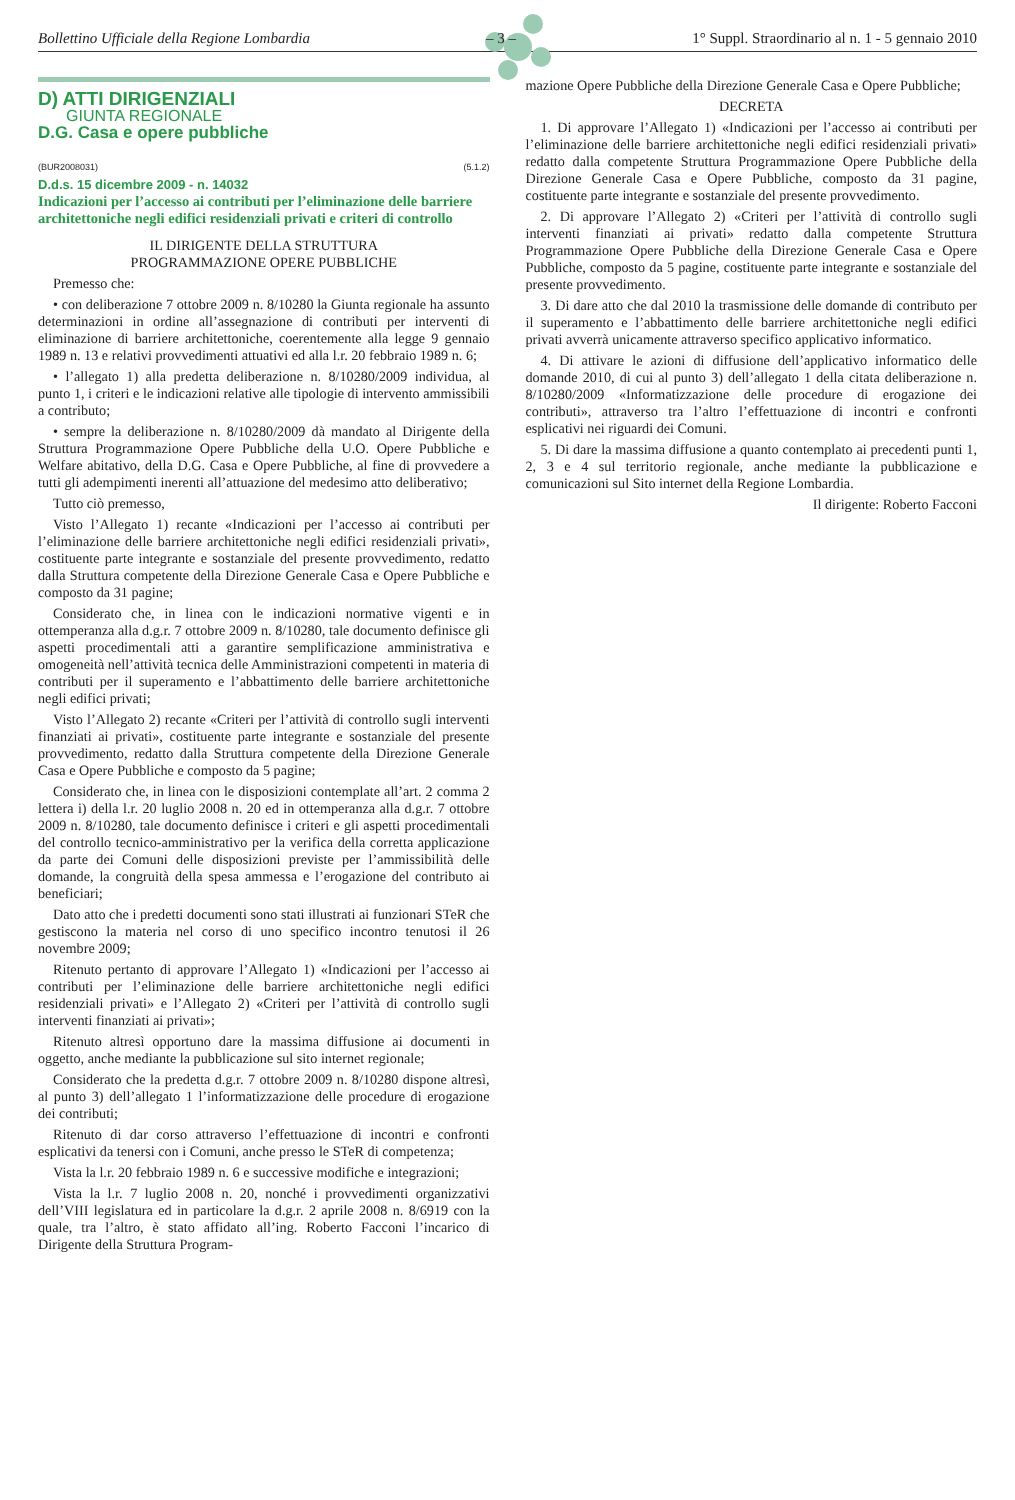Bollettino Ufficiale della Regione Lombardia – 3 – 1° Suppl. Straordinario al n. 1 - 5 gennaio 2010
D) ATTI DIRIGENZIALI
GIUNTA REGIONALE
D.G. Casa e opere pubbliche
(BUR2008031) (5.1.2)
D.d.s. 15 dicembre 2009 - n. 14032
Indicazioni per l’accesso ai contributi per l’eliminazione delle barriere architettoniche negli edifici residenziali privati e criteri di controllo
IL DIRIGENTE DELLA STRUTTURA
PROGRAMMAZIONE OPERE PUBBLICHE
Premesso che:
• con deliberazione 7 ottobre 2009 n. 8/10280 la Giunta regionale ha assunto determinazioni in ordine all’assegnazione di contributi per interventi di eliminazione di barriere architettoniche, coerentemente alla legge 9 gennaio 1989 n. 13 e relativi provvedimenti attuativi ed alla l.r. 20 febbraio 1989 n. 6;
• l’allegato 1) alla predetta deliberazione n. 8/10280/2009 individua, al punto 1, i criteri e le indicazioni relative alle tipologie di intervento ammissibili a contributo;
• sempre la deliberazione n. 8/10280/2009 dà mandato al Dirigente della Struttura Programmazione Opere Pubbliche della U.O. Opere Pubbliche e Welfare abitativo, della D.G. Casa e Opere Pubbliche, al fine di provvedere a tutti gli adempimenti inerenti all’attuazione del medesimo atto deliberativo;
Tutto ciò premesso,
Visto l’Allegato 1) recante «Indicazioni per l’accesso ai contributi per l’eliminazione delle barriere architettoniche negli edifici residenziali privati», costituente parte integrante e sostanziale del presente provvedimento, redatto dalla Struttura competente della Direzione Generale Casa e Opere Pubbliche e composto da 31 pagine;
Considerato che, in linea con le indicazioni normative vigenti e in ottemperanza alla d.g.r. 7 ottobre 2009 n. 8/10280, tale documento definisce gli aspetti procedimentali atti a garantire semplificazione amministrativa e omogeneità nell’attività tecnica delle Amministrazioni competenti in materia di contributi per il superamento e l’abbattimento delle barriere architettoniche negli edifici privati;
Visto l’Allegato 2) recante «Criteri per l’attività di controllo sugli interventi finanziati ai privati», costituente parte integrante e sostanziale del presente provvedimento, redatto dalla Struttura competente della Direzione Generale Casa e Opere Pubbliche e composto da 5 pagine;
Considerato che, in linea con le disposizioni contemplate all’art. 2 comma 2 lettera i) della l.r. 20 luglio 2008 n. 20 ed in ottemperanza alla d.g.r. 7 ottobre 2009 n. 8/10280, tale documento definisce i criteri e gli aspetti procedimentali del controllo tecnico-amministrativo per la verifica della corretta applicazione da parte dei Comuni delle disposizioni previste per l’ammissibilità delle domande, la congruità della spesa ammessa e l’erogazione del contributo ai beneficiari;
Dato atto che i predetti documenti sono stati illustrati ai funzionari STeR che gestiscono la materia nel corso di uno specifico incontro tenutosi il 26 novembre 2009;
Ritenuto pertanto di approvare l’Allegato 1) «Indicazioni per l’accesso ai contributi per l’eliminazione delle barriere architettoniche negli edifici residenziali privati» e l’Allegato 2) «Criteri per l’attività di controllo sugli interventi finanziati ai privati»;
Ritenuto altresì opportuno dare la massima diffusione ai documenti in oggetto, anche mediante la pubblicazione sul sito internet regionale;
Considerato che la predetta d.g.r. 7 ottobre 2009 n. 8/10280 dispone altresì, al punto 3) dell’allegato 1 l’informatizzazione delle procedure di erogazione dei contributi;
Ritenuto di dar corso attraverso l’effettuazione di incontri e confronti esplicativi da tenersi con i Comuni, anche presso le STeR di competenza;
Vista la l.r. 20 febbraio 1989 n. 6 e successive modifiche e integrazioni;
Vista la l.r. 7 luglio 2008 n. 20, nonché i provvedimenti organizzativi dell’VIII legislatura ed in particolare la d.g.r. 2 aprile 2008 n. 8/6919 con la quale, tra l’altro, è stato affidato all’ing. Roberto Facconi l’incarico di Dirigente della Struttura Program-
mazione Opere Pubbliche della Direzione Generale Casa e Opere Pubbliche;
DECRETA
1. Di approvare l’Allegato 1) «Indicazioni per l’accesso ai contributi per l’eliminazione delle barriere architettoniche negli edifici residenziali privati» redatto dalla competente Struttura Programmazione Opere Pubbliche della Direzione Generale Casa e Opere Pubbliche, composto da 31 pagine, costituente parte integrante e sostanziale del presente provvedimento.
2. Di approvare l’Allegato 2) «Criteri per l’attività di controllo sugli interventi finanziati ai privati» redatto dalla competente Struttura Programmazione Opere Pubbliche della Direzione Generale Casa e Opere Pubbliche, composto da 5 pagine, costituente parte integrante e sostanziale del presente provvedimento.
3. Di dare atto che dal 2010 la trasmissione delle domande di contributo per il superamento e l’abbattimento delle barriere architettoniche negli edifici privati avverrà unicamente attraverso specifico applicativo informatico.
4. Di attivare le azioni di diffusione dell’applicativo informatico delle domande 2010, di cui al punto 3) dell’allegato 1 della citata deliberazione n. 8/10280/2009 «Informatizzazione delle procedure di erogazione dei contributi», attraverso tra l’altro l’effettuazione di incontri e confronti esplicativi nei riguardi dei Comuni.
5. Di dare la massima diffusione a quanto contemplato ai precedenti punti 1, 2, 3 e 4 sul territorio regionale, anche mediante la pubblicazione e comunicazioni sul Sito internet della Regione Lombardia.
Il dirigente: Roberto Facconi